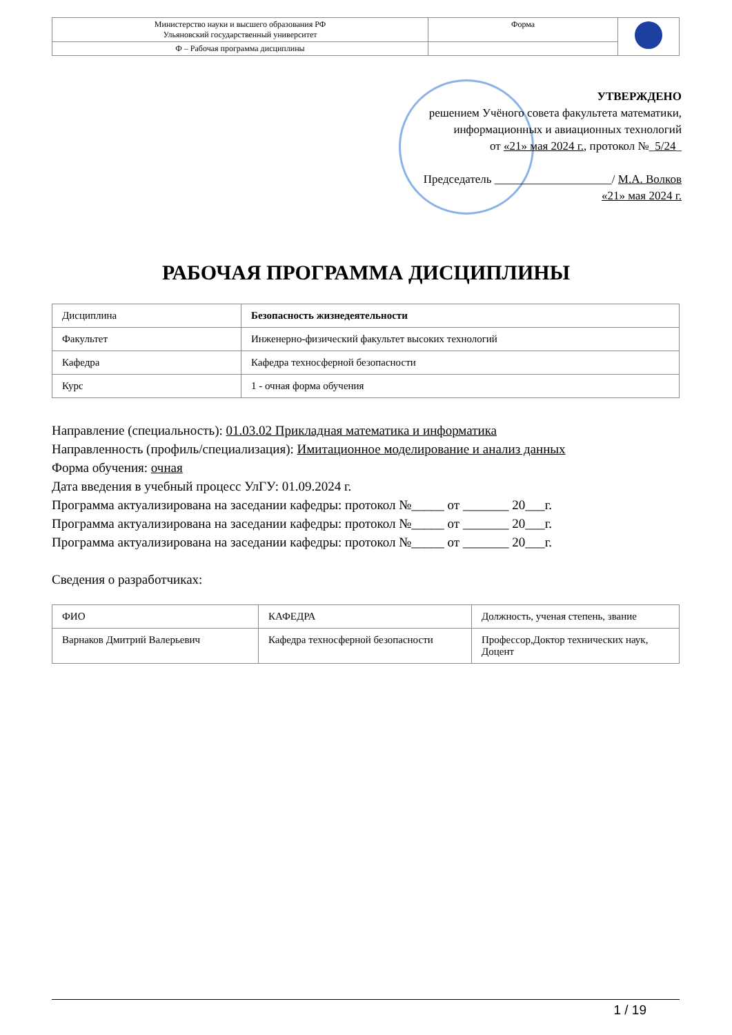| Министерство науки и высшего образования РФ Ульяновский государственный университет | Форма | |
| Ф – Рабочая программа дисциплины | | |
УТВЕРЖДЕНО
решением Учёного совета факультета математики,
информационных и авиационных технологий
от «21» мая 2024 г., протокол №_5/24_
Председатель ____________________/ М.А. Волков
«21» мая 2024 г.
РАБОЧАЯ ПРОГРАММА ДИСЦИПЛИНЫ
| Дисциплина | Безопасность жизнедеятельности |
| Факультет | Инженерно-физический факультет высоких технологий |
| Кафедра | Кафедра техносферной безопасности |
| Курс | 1 - очная форма обучения |
Направление (специальность): 01.03.02 Прикладная математика и информатика
Направленность (профиль/специализация): Имитационное моделирование и анализ данных
Форма обучения: очная
Дата введения в учебный процесс УлГУ: 01.09.2024 г.
Программа актуализирована на заседании кафедры: протокол №_____ от _______ 20___г.
Программа актуализирована на заседании кафедры: протокол №_____ от _______ 20___г.
Программа актуализирована на заседании кафедры: протокол №_____ от _______ 20___г.
Сведения о разработчиках:
| ФИО | КАФЕДРА | Должность, ученая степень, звание |
| Варнаков Дмитрий Валерьевич | Кафедра техносферной безопасности | Профессор,Доктор технических наук, Доцент |
1 / 19